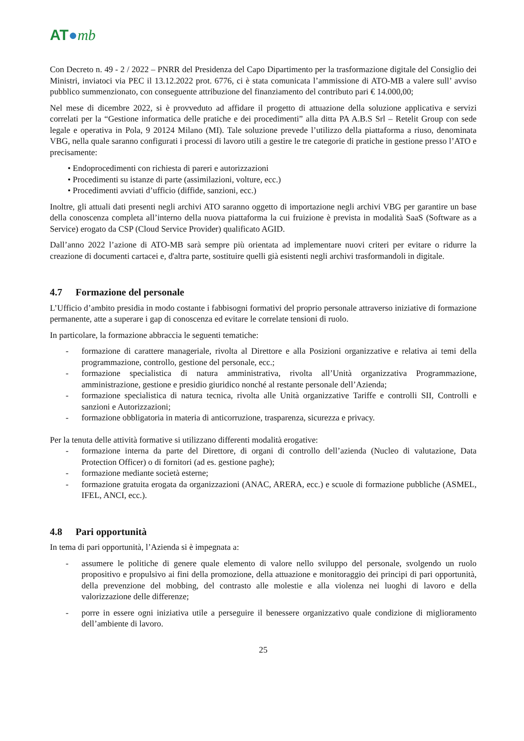AT●mb
Con Decreto n. 49 - 2 / 2022 – PNRR del Presidenza del Capo Dipartimento per la trasformazione digitale del Consiglio dei Ministri, inviatoci via PEC il 13.12.2022 prot. 6776, ci è stata comunicata l’ammissione di ATO-MB a valere sull’ avviso pubblico summenzionato, con conseguente attribuzione del finanziamento del contributo pari € 14.000,00;
Nel mese di dicembre 2022, si è provveduto ad affidare il progetto di attuazione della soluzione applicativa e servizi correlati per la “Gestione informatica delle pratiche e dei procedimenti” alla ditta PA A.B.S Srl – Retelit Group con sede legale e operativa in Pola, 9 20124 Milano (MI). Tale soluzione prevede l’utilizzo della piattaforma a riuso, denominata VBG, nella quale saranno configurati i processi di lavoro utili a gestire le tre categorie di pratiche in gestione presso l’ATO e precisamente:
• Endoprocedimenti con richiesta di pareri e autorizzazioni
• Procedimenti su istanze di parte (assimilazioni, volture, ecc.)
• Procedimenti avviati d’ufficio (diffide, sanzioni, ecc.)
Inoltre, gli attuali dati presenti negli archivi ATO saranno oggetto di importazione negli archivi VBG per garantire un base della conoscenza completa all’interno della nuova piattaforma la cui fruizione è prevista in modalità SaaS (Software as a Service) erogato da CSP (Cloud Service Provider) qualificato AGID.
Dall’anno 2022 l’azione di ATO-MB sarà sempre più orientata ad implementare nuovi criteri per evitare o ridurre la creazione di documenti cartacei e, d'altra parte, sostituire quelli già esistenti negli archivi trasformandoli in digitale.
4.7 Formazione del personale
L’Ufficio d’ambito presidia in modo costante i fabbisogni formativi del proprio personale attraverso iniziative di formazione permanente, atte a superare i gap di conoscenza ed evitare le correlate tensioni di ruolo.
In particolare, la formazione abbraccia le seguenti tematiche:
- formazione di carattere manageriale, rivolta al Direttore e alla Posizioni organizzative e relativa ai temi della programmazione, controllo, gestione del personale, ecc.;
- formazione specialistica di natura amministrativa, rivolta all’Unità organizzativa Programmazione, amministrazione, gestione e presidio giuridico nonché al restante personale dell’Azienda;
- formazione specialistica di natura tecnica, rivolta alle Unità organizzative Tariffe e controlli SII, Controlli e sanzioni e Autorizzazioni;
- formazione obbligatoria in materia di anticorruzione, trasparenza, sicurezza e privacy.
Per la tenuta delle attività formative si utilizzano differenti modalità erogative:
- formazione interna da parte del Direttore, di organi di controllo dell’azienda (Nucleo di valutazione, Data Protection Officer) o di fornitori (ad es. gestione paghe);
- formazione mediante società esterne;
- formazione gratuita erogata da organizzazioni (ANAC, ARERA, ecc.) e scuole di formazione pubbliche (ASMEL, IFEL, ANCI, ecc.).
4.8 Pari opportunità
In tema di pari opportunità, l’Azienda si è impegnata a:
- assumere le politiche di genere quale elemento di valore nello sviluppo del personale, svolgendo un ruolo propositivo e propulsivo ai fini della promozione, della attuazione e monitoraggio dei principi di pari opportunità, della prevenzione del mobbing, del contrasto alle molestie e alla violenza nei luoghi di lavoro e della valorizzazione delle differenze;
- porre in essere ogni iniziativa utile a perseguire il benessere organizzativo quale condizione di miglioramento dell’ambiente di lavoro.
25